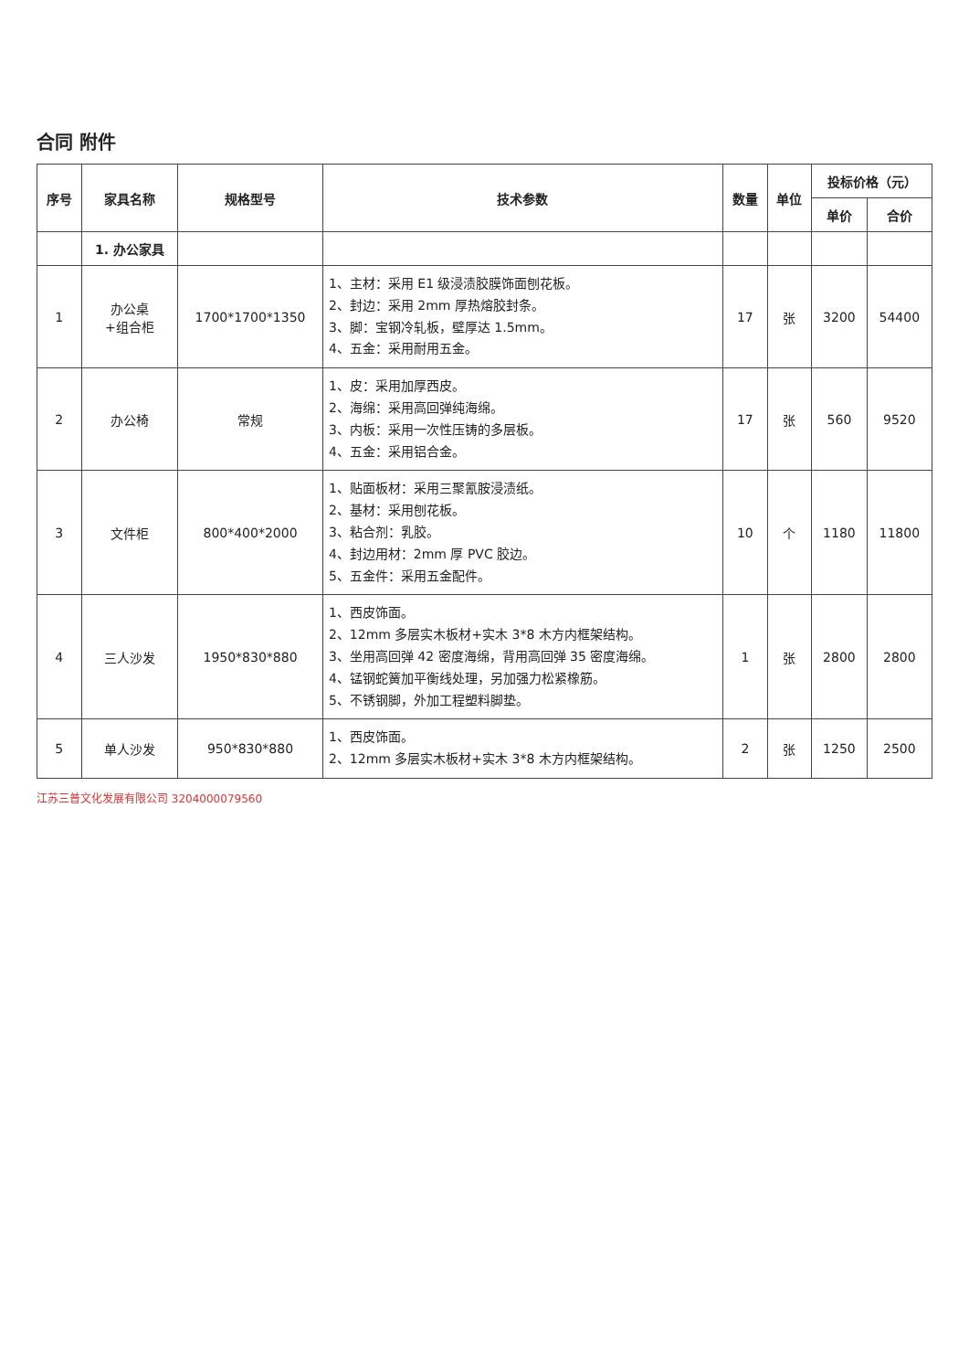合同 附件
| 序号 | 家具名称 | 规格型号 | 技术参数 | 数量 | 单位 | 投标价格（元） | |
| --- | --- | --- | --- | --- | --- | --- | --- |
| | | | | | | 单价 | 合价 |
| | 1. 办公家具 | | | | | | |
| 1 | 办公桌 +组合柜 | 1700*1700*1350 | 1、主材：采用 E1 级浸渍胶膜饰面刨花板。 2、封边：采用 2mm 厚热熔胶封条。 3、脚：宝钢冷轧板，壁厚达 1.5mm。 4、五金：采用耐用五金。 | 17 | 张 | 3200 | 54400 |
| 2 | 办公椅 | 常规 | 1、皮：采用加厚西皮。 2、海绵：采用高回弹纯海绵。 3、内板：采用一次性压铸的多层板。 4、五金：采用铝合金。 | 17 | 张 | 560 | 9520 |
| 3 | 文件柜 | 800*400*2000 | 1、贴面板材：采用三聚氰胺浸渍纸。 2、基材：采用刨花板。 3、粘合剂：乳胶。 4、封边用材：2mm 厚 PVC 胶边。 5、五金件：采用五金配件。 | 10 | 个 | 1180 | 11800 |
| 4 | 三人沙发 | 1950*830*880 | 1、西皮饰面。 2、12mm 多层实木板材+实木 3*8 木方内框架结构。 3、坐用高回弹 42 密度海绵，背用高回弹 35 密度海绵。 4、锰钢蛇簧加平衡线处理，另加强力松紧橡筋。 5、不锈钢脚，外加工程塑料脚垫。 | 1 | 张 | 2800 | 2800 |
| 5 | 单人沙发 | 950*830*880 | 1、西皮饰面。 2、12mm 多层实木板材+实木 3*8 木方内框架结构。 | 2 | 张 | 1250 | 2500 |
江苏三普文化发展有限公司 3204000079560